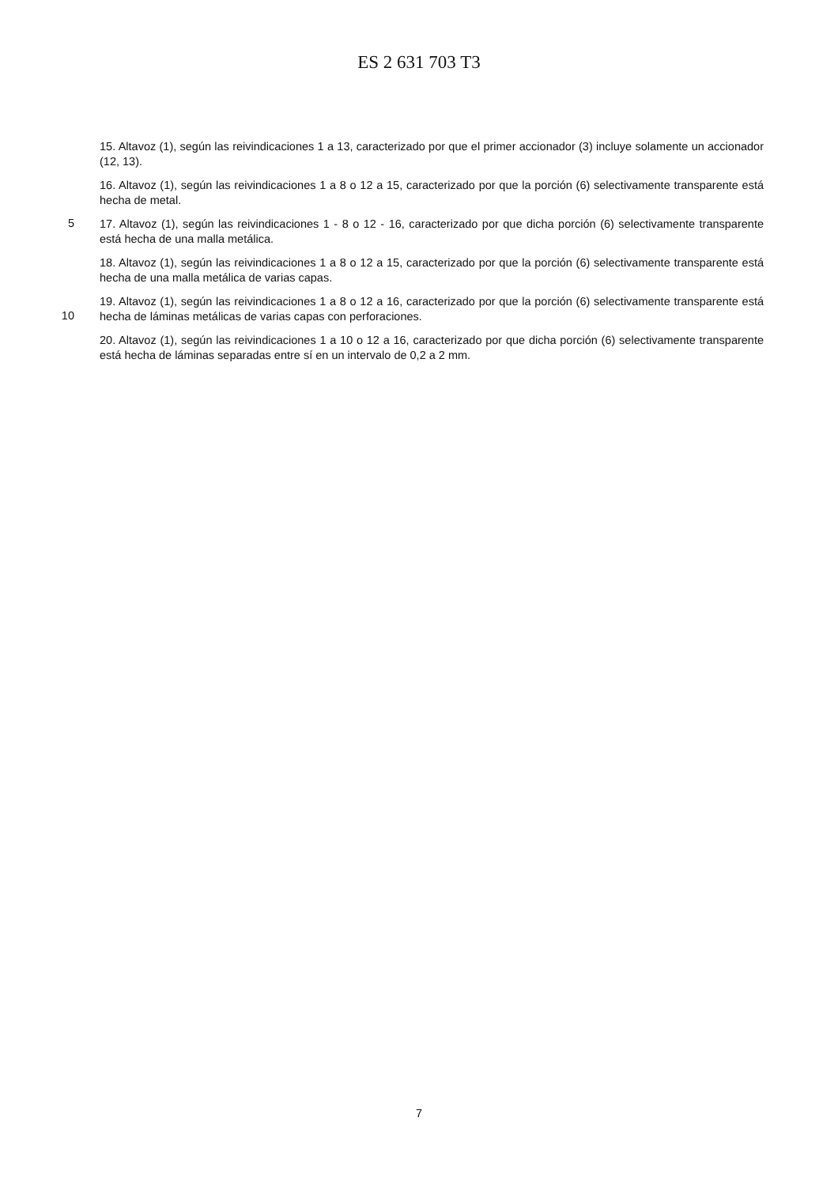ES 2 631 703 T3
15. Altavoz (1), según las reivindicaciones 1 a 13, caracterizado por que el primer accionador (3) incluye solamente un accionador (12, 13).
16. Altavoz (1), según las reivindicaciones 1 a 8 o 12 a 15, caracterizado por que la porción (6) selectivamente transparente está hecha de metal.
5
17. Altavoz (1), según las reivindicaciones 1 - 8 o 12 - 16, caracterizado por que dicha porción (6) selectivamente transparente está hecha de una malla metálica.
18. Altavoz (1), según las reivindicaciones 1 a 8 o 12 a 15, caracterizado por que la porción (6) selectivamente transparente está hecha de una malla metálica de varias capas.
10
19. Altavoz (1), según las reivindicaciones 1 a 8 o 12 a 16, caracterizado por que la porción (6) selectivamente transparente está hecha de láminas metálicas de varias capas con perforaciones.
20. Altavoz (1), según las reivindicaciones 1 a 10 o 12 a 16, caracterizado por que dicha porción (6) selectivamente transparente está hecha de láminas separadas entre sí en un intervalo de 0,2 a 2 mm.
7